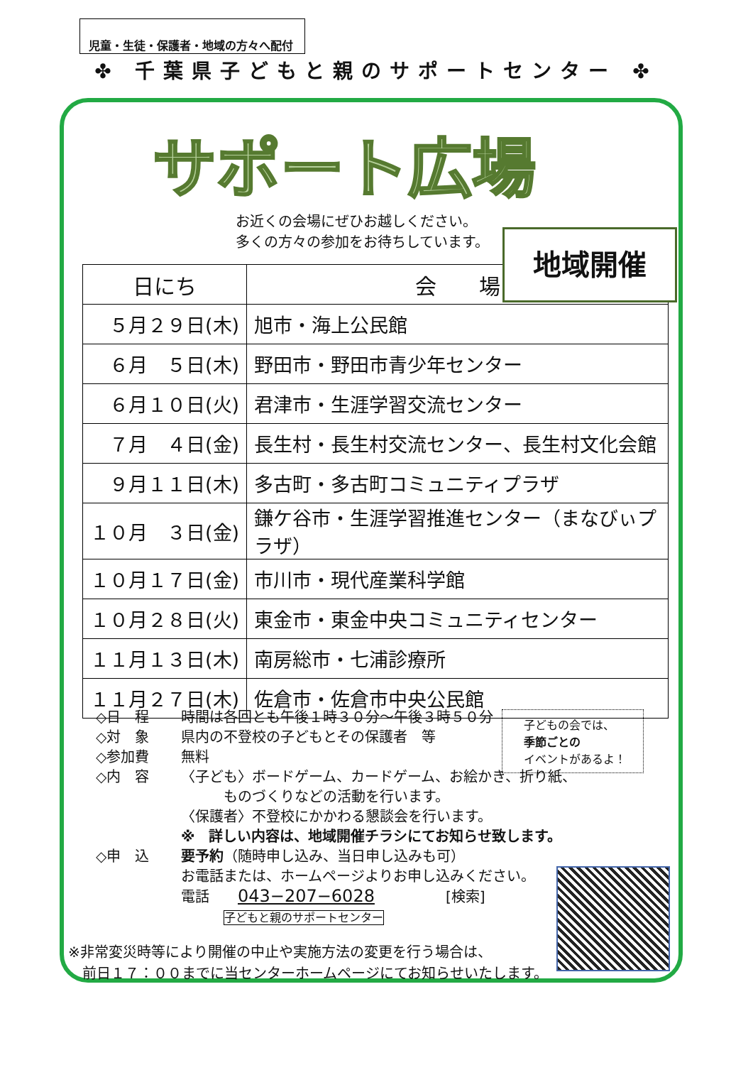児童・生徒・保護者・地域の方々へ配付
✤ 千葉県子どもと親のサポートセンター ✤
サポート広場
お近くの会場にぜひお越しください。
多くの方々の参加をお待ちしています。
| 日にち | 会 場 |
| --- | --- |
| ５月２９日(木) | 旭市・海上公民館 |
| ６月 ５日(木) | 野田市・野田市青少年センター |
| ６月１０日(火) | 君津市・生涯学習交流センター |
| ７月 ４日(金) | 長生村・長生村交流センター、長生村文化会館 |
| ９月１１日(木) | 多古町・多古町コミュニティプラザ |
| １０月 ３日(金) | 鎌ケ谷市・生涯学習推進センター（まなびぃプラザ） |
| １０月１７日(金) | 市川市・現代産業科学館 |
| １０月２８日(火) | 東金市・東金中央コミュニティセンター |
| １１月１３日(木) | 南房総市・七浦診療所 |
| １１月２７日(木) | 佐倉市・佐倉市中央公民館 |
地域開催
◇日　程 時間は各回とも午後１時３０分～午後３時５０分
◇対　象 県内の不登校の子どもとその保護者　等
◇参加費 無料
◇内　容 〈子ども〉ボードゲーム、カードゲーム、お絵かき、折り紙、
　　　ものづくりなどの活動を行います。
〈保護者〉不登校にかかわる懇談会を行います。
※　詳しい内容は、地域開催チラシにてお知らせ致します。
◇申　込 要予約（随時申し込み、当日申し込みも可）
お電話または、ホームページよりお申し込みください。
電話　　043−207−6028　　　　　[検索]
　　　子どもと親のサポートセンター
子どもの会では、
季節ごとの
イベントがあるよ！
※非常変災時等により開催の中止や実施方法の変更を行う場合は、
　前日１７：００までに当センターホームページにてお知らせいたします。